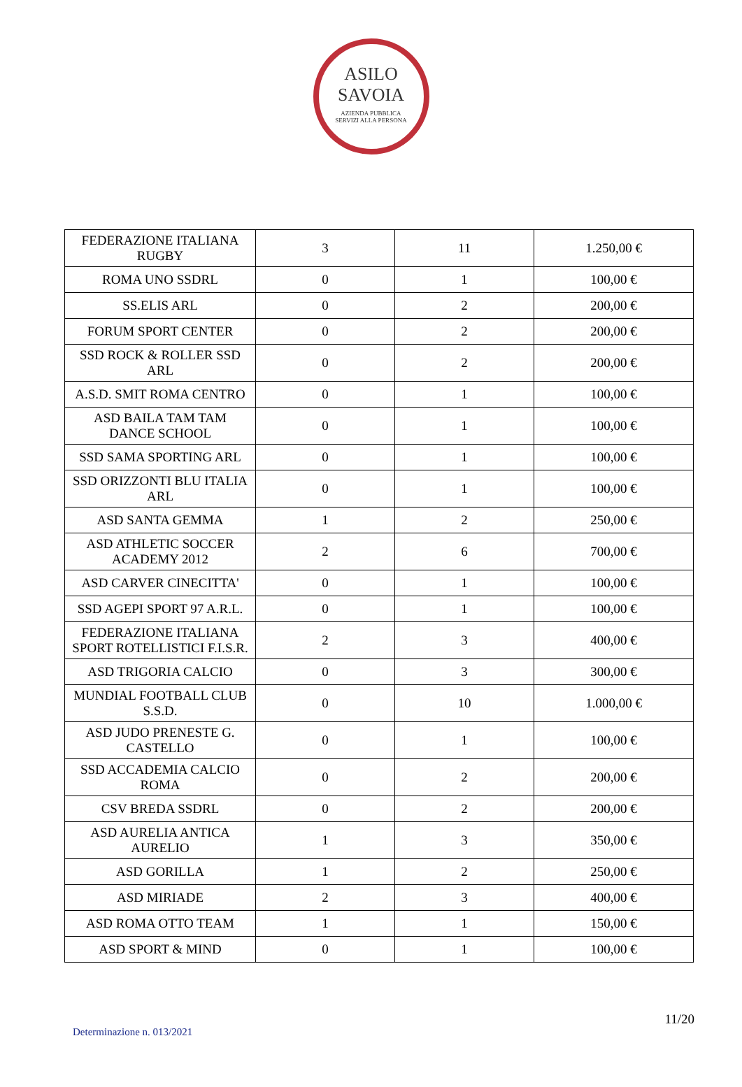ASILO
SAVOIA
AZIENDA PUBBLICA
SERVIZI ALLA PERSONA
| FEDERAZIONE ITALIANA RUGBY | 3 | 11 | 1.250,00 € |
| ROMA UNO SSDRL | 0 | 1 | 100,00 € |
| SS.ELIS ARL | 0 | 2 | 200,00 € |
| FORUM SPORT CENTER | 0 | 2 | 200,00 € |
| SSD ROCK & ROLLER SSD ARL | 0 | 2 | 200,00 € |
| A.S.D. SMIT ROMA CENTRO | 0 | 1 | 100,00 € |
| ASD BAILA TAM TAM DANCE SCHOOL | 0 | 1 | 100,00 € |
| SSD SAMA SPORTING ARL | 0 | 1 | 100,00 € |
| SSD ORIZZONTI BLU ITALIA ARL | 0 | 1 | 100,00 € |
| ASD SANTA GEMMA | 1 | 2 | 250,00 € |
| ASD ATHLETIC SOCCER ACADEMY 2012 | 2 | 6 | 700,00 € |
| ASD CARVER CINECITTA' | 0 | 1 | 100,00 € |
| SSD AGEPI SPORT 97 A.R.L. | 0 | 1 | 100,00 € |
| FEDERAZIONE ITALIANA SPORT ROTELLISTICI F.I.S.R. | 2 | 3 | 400,00 € |
| ASD TRIGORIA CALCIO | 0 | 3 | 300,00 € |
| MUNDIAL FOOTBALL CLUB S.S.D. | 0 | 10 | 1.000,00 € |
| ASD JUDO PRENESTE G. CASTELLO | 0 | 1 | 100,00 € |
| SSD ACCADEMIA CALCIO ROMA | 0 | 2 | 200,00 € |
| CSV BREDA SSDRL | 0 | 2 | 200,00 € |
| ASD AURELIA ANTICA AURELIO | 1 | 3 | 350,00 € |
| ASD GORILLA | 1 | 2 | 250,00 € |
| ASD MIRIADE | 2 | 3 | 400,00 € |
| ASD ROMA OTTO TEAM | 1 | 1 | 150,00 € |
| ASD SPORT & MIND | 0 | 1 | 100,00 € |
11/20
Determinazione n. 013/2021